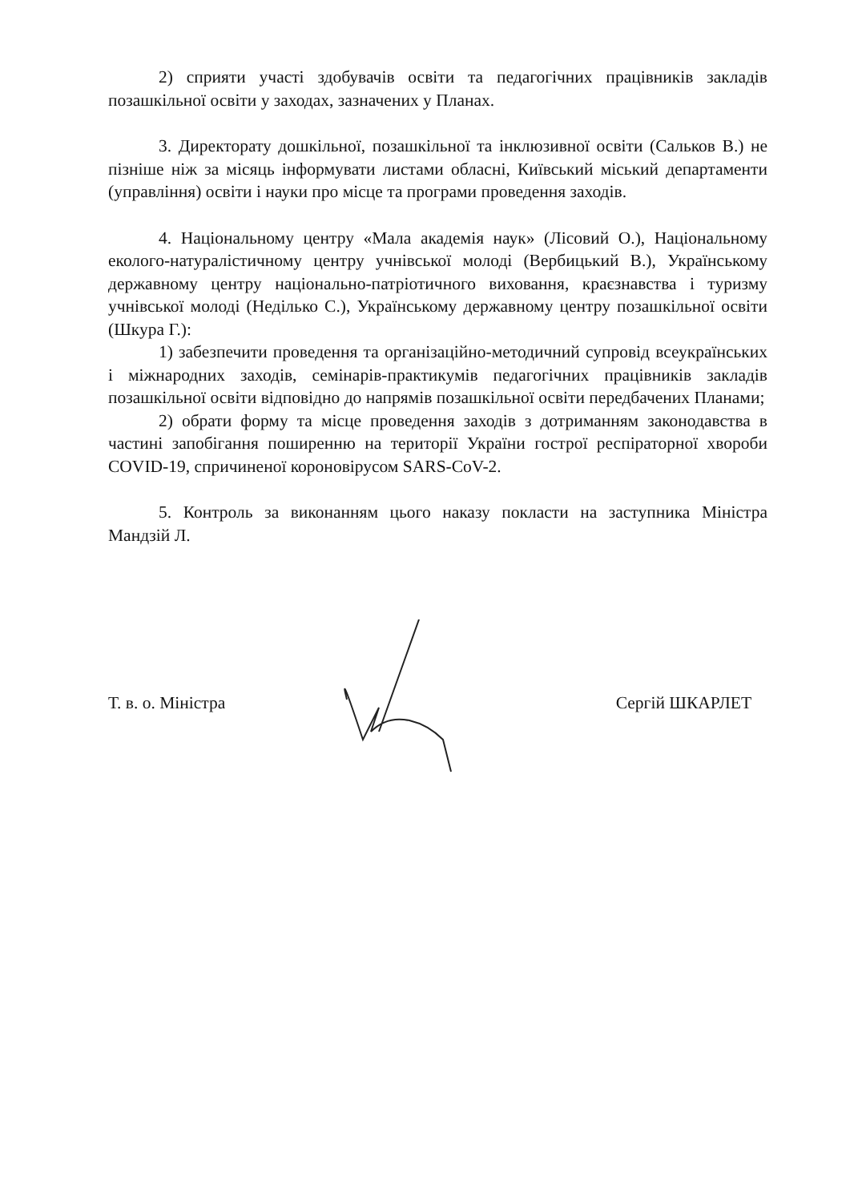2) сприяти участі здобувачів освіти та педагогічних працівників закладів позашкільної освіти у заходах, зазначених у Планах.
3. Директорату дошкільної, позашкільної та інклюзивної освіти (Сальков В.) не пізніше ніж за місяць інформувати листами обласні, Київський міський департаменти (управління) освіти і науки про місце та програми проведення заходів.
4. Національному центру «Мала академія наук» (Лісовий О.), Національному еколого-натуралістичному центру учнівської молоді (Вербицький В.), Українському державному центру національно-патріотичного виховання, краєзнавства і туризму учнівської молоді (Неділько С.), Українському державному центру позашкільної освіти (Шкура Г.):
1) забезпечити проведення та організаційно-методичний супровід всеукраїнських і міжнародних заходів, семінарів-практикумів педагогічних працівників закладів позашкільної освіти відповідно до напрямів позашкільної освіти передбачених Планами;
2) обрати форму та місце проведення заходів з дотриманням законодавства в частині запобігання поширенню на території України гострої респіраторної хвороби COVID-19, спричиненої короновірусом SARS-CoV-2.
5. Контроль за виконанням цього наказу покласти на заступника Міністра Мандзій Л.
Т. в. о. Міністра Сергій ШКАРЛЕТ